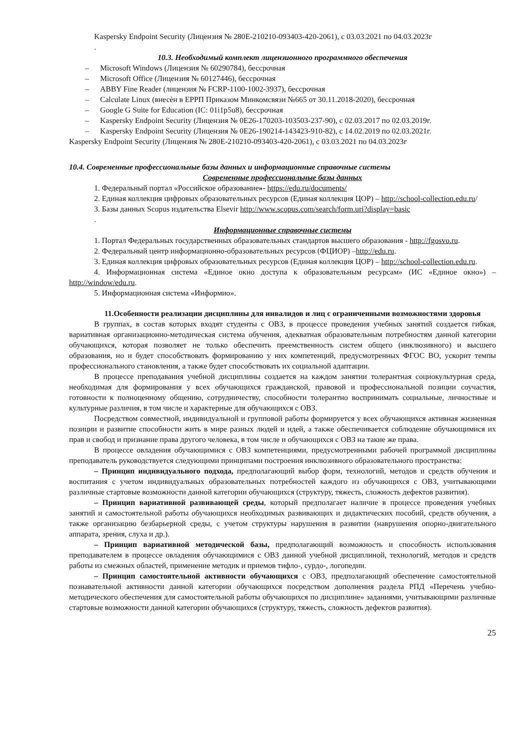Kaspersky Endpoint Security (Лицензия № 280E-210210-093403-420-2061), с 03.03.2021 по 04.03.2023г
.
10.3. Необходимый комплект лицензионного программного обеспечения
– Microsoft Windows (Лицензия № 60290784), бессрочная
– Microsoft Office (Лицензия № 60127446), бессрочная
– ABBY Fine Reader (лицензия № FCRP-1100-1002-3937), бессрочная
– Calculate Linux (внесѐн в ЕРРП Приказом Минкомсвязи №665 от 30.11.2018-2020), бессрочная
– Google G Suite for Education (IC: 01i1p5u8), бессрочная
– Kaspersky Endpoint Security (Лицензия № 0E26-170203-103503-237-90), с 02.03.2017 по 02.03.2019г.
– Kaspersky Endpoint Security (Лицензия № 0E26-190214-143423-910-82), с 14.02.2019 по 02.03.2021г.
Kaspersky Endpoint Security (Лицензия № 280E-210210-093403-420-2061), с 03.03.2021 по 04.03.2023г
10.4. Современные профессиональные базы данных и информационные справочные системы
Современные профессиональные базы данных
1. Федеральный портал «Российское образование»- https://edu.ru/documents/
2. Единая коллекция цифровых образовательных ресурсов (Единая коллекция ЦОР) – http://school-collection.edu.ru/
3. Базы данных Scopus издательства Elsevir http://www.scopus.com/search/form.uri?display=basic
.
Информационные справочные системы
1. Портал Федеральных государственных образовательных стандартов высшего образования - http://fgosvo.ru.
2. Федеральный центр информационно-образовательных ресурсов (ФЦИОР) –http://edu.ru.
3. Единая коллекция цифровых образовательных ресурсов (Единая коллекция ЦОР) – http://school-collection.edu.ru.
4. Информационная система «Единое окно доступа к образовательным ресурсам» (ИС «Единое окно») – http://window/edu.ru.
5. Информационная система «Информио».
11.Особенности реализации дисциплины для инвалидов и лиц с ограниченными возможностями здоровья
В группах, в состав которых входят студенты с ОВЗ, в процессе проведения учебных занятий создается гибкая, вариативная организационно-методическая система обучения, адекватная образовательным потребностям данной категории обучающихся, которая позволяет не только обеспечить преемственность систем общего (инклюзивного) и высшего образования, но и будет способствовать формированию у них компетенций, предусмотренных ФГОС ВО, ускорит темпы профессионального становления, а также будет способствовать их социальной адаптации.
В процессе преподавания учебной дисциплины создается на каждом занятии толерантная социокультурная среда, необходимая для формирования у всех обучающихся гражданской, правовой и профессиональной позиции соучастия, готовности к полноценному общению, сотрудничеству, способности толерантно воспринимать социальные, личностные и культурные различия, в том числе и характерные для обучающихся с ОВЗ.
Посредством совместной, индивидуальной и групповой работы формируется у всех обучающихся активная жизненная позиции и развитие способности жить в мире разных людей и идей, а также обеспечивается соблюдение обучающимися их прав и свобод и признание права другого человека, в том числе и обучающихся с ОВЗ на такие же права.
В процессе овладения обучающимися с ОВЗ компетенциями, предусмотренными рабочей программой дисциплины преподаватель руководствуется следующими принципами построения инклюзивного образовательного пространства:
– Принцип индивидуального подхода, предполагающий выбор форм, технологий, методов и средств обучения и воспитания с учетом индивидуальных образовательных потребностей каждого из обучающихся с ОВЗ, учитывающими различные стартовые возможности данной категории обучающихся (структуру, тяжесть, сложность дефектов развития).
– Принцип вариативной развивающей среды, который предполагает наличие в процессе проведения учебных занятий и самостоятельной работы обучающихся необходимых развивающих и дидактических пособий, средств обучения, а также организацию безбарьерной среды, с учетом структуры нарушения в развитии (наврушения опорно-двигательного аппарата, зрения, слуха и др.).
– Принцип вариативной методической базы, предполагающий возможность и способность использования преподавателем в процессе овладения обучающимися с ОВЗ данной учебной дисциплиной, технологий, методов и средств работы из смежных областей, применение методик и приемов тифло-, сурдо-, логопедии.
– Принцип самостоятельной активности обучающихся с ОВЗ, предполагающий обеспечение самостоятельной познавательной активности данной категории обучающихся посредством дополнения раздела РПД «Перечень учебно-методического обеспечения для самостоятельной работы обучающихся по дисциплине» заданиями, учитывающими различные стартовые возможности данной категории обучающихся (структуру, тяжесть, сложность дефектов развития).
25